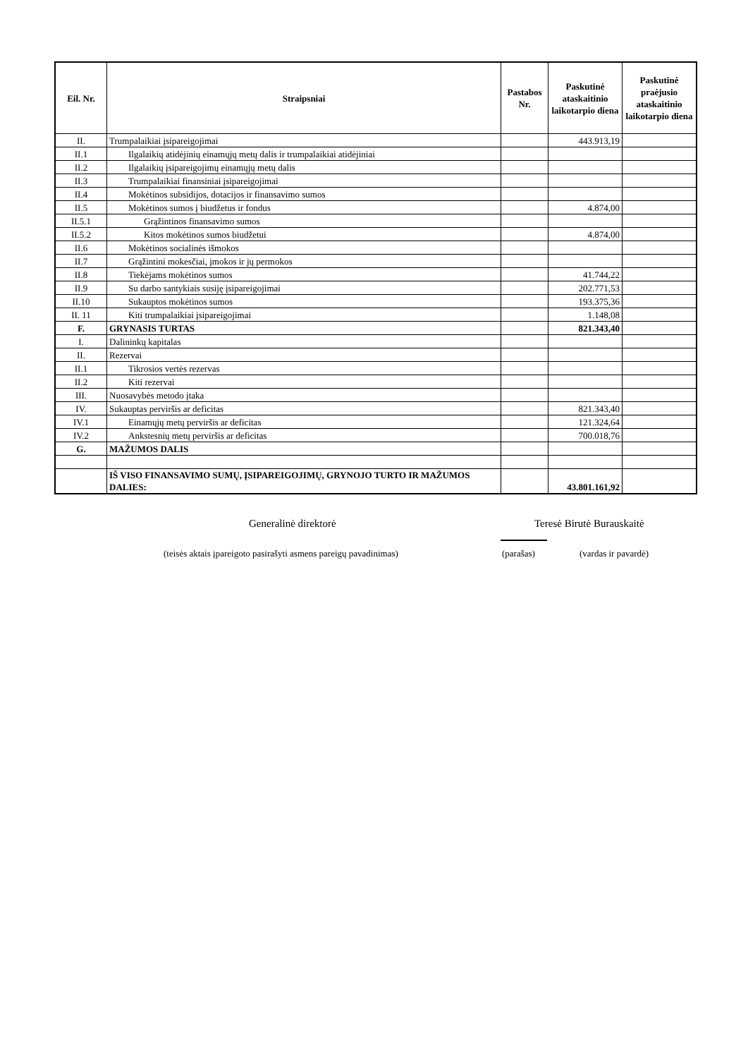| Eil. Nr. | Straipsniai | Pastabos Nr. | Paskutinė ataskaitinio laikotarpio diena | Paskutinė praėjusio ataskaitinio laikotarpio diena |
| --- | --- | --- | --- | --- |
| II. | Trumpalaikiai įsipareigojimai | | 443.913,19 | |
| II.1 | Ilgalaikių atidėjinių einamųjų metų dalis ir trumpalaikiai atidėjiniai | | | |
| II.2 | Ilgalaikių įsipareigojimų einamųjų metų dalis | | | |
| II.3 | Trumpalaikiai finansiniai įsipareigojimai | | | |
| II.4 | Mokėtinos subsidijos, dotacijos ir finansavimo sumos | | | |
| II.5 | Mokėtinos sumos į biudžetus ir fondus | | 4.874,00 | |
| II.5.1 | Grąžintinos finansavimo sumos | | | |
| II.5.2 | Kitos mokėtinos sumos biudžetui | | 4.874,00 | |
| II.6 | Mokėtinos socialinės išmokos | | | |
| II.7 | Grąžintini mokesčiai, įmokos ir jų permokos | | | |
| II.8 | Tiekėjams mokėtinos sumos | | 41.744,22 | |
| II.9 | Su darbo santykiais susiję įsipareigojimai | | 202.771,53 | |
| II.10 | Sukauptos mokėtinos sumos | | 193.375,36 | |
| II. 11 | Kiti trumpalaikiai įsipareigojimai | | 1.148,08 | |
| F. | GRYNASIS TURTAS | | 821.343,40 | |
| I. | Dalininkų kapitalas | | | |
| II. | Rezervai | | | |
| II.1 | Tikrosios vertės rezervas | | | |
| II.2 | Kiti rezervai | | | |
| III. | Nuosavybės metodo įtaka | | | |
| IV. | Sukauptas perviršis ar deficitas | | 821.343,40 | |
| IV.1 | Einamųjų metų perviršis ar deficitas | | 121.324,64 | |
| IV.2 | Ankstesnių metų perviršis ar deficitas | | 700.018,76 | |
| G. | MAŽUMOS DALIS | | | |
| | IŠ VISO FINANSAVIMO SUMŲ, ĮSIPAREIGOJIMŲ, GRYNOJO TURTO IR MAŽUMOS DALIES: | | 43.801.161,92 | |
Generalinė direktorė Teresė Birutė Burauskaitė
(teisės aktais įpareigoto pasirašyti asmens pareigų pavadinimas)
(parašas) (vardas ir pavardė)